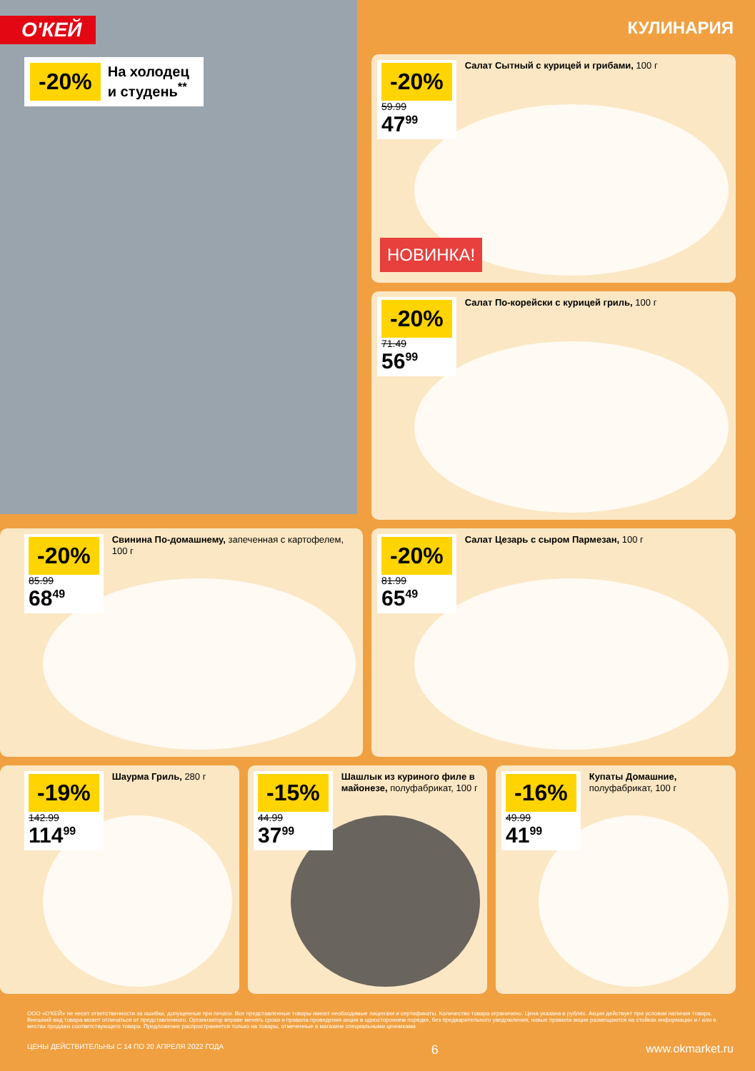О'КЕЙ КУЛИНАРИЯ
-20% На холодец
и студень<sup>**</sup>
-20%
59.99
47<sup>99</sup>
Салат Сытный с курицей и грибами, 100 г
НОВИНКА!
-20%
71.49
56<sup>99</sup>
Салат По-корейски с курицей гриль, 100 г
-20%
85.99
68<sup>49</sup>
Свинина По-домашнему, запеченная с картофелем, 100 г
-20%
81.99
65<sup>49</sup>
Салат Цезарь с сыром Пармезан, 100 г
-19%
142.99
114<sup>99</sup>
Шаурма Гриль, 280 г
-15%
44.99
37<sup>99</sup>
Шашлык из куриного филе в майонезе, полуфабрикат, 100 г
-16%
49.99
41<sup>99</sup>
Купаты Домашние, полуфабрикат, 100 г
ООО «О'КЕЙ» не несет ответственности за ошибки, допущенные при печати. Все представленные товары имеют необходимые лицензии и сертификаты. Количество товара ограничено. Цена указана в рублях. Акция действует при условии наличия товара. Внешний вид товара может отличаться от представленного. Организатор вправе менять сроки и правила проведения акции в одностороннем порядке, без предварительного уведомления; новые правила акции размещаются на стойках информации и / или в местах продажи соответствующего товара. Предложение распространяется только на товары, отмеченные в магазине специальными ценниками.
ЦЕНЫ ДЕЙСТВИТЕЛЬНЫ С 14 ПО 20 АПРЕЛЯ 2022 ГОДА 6 www.okmarket.ru